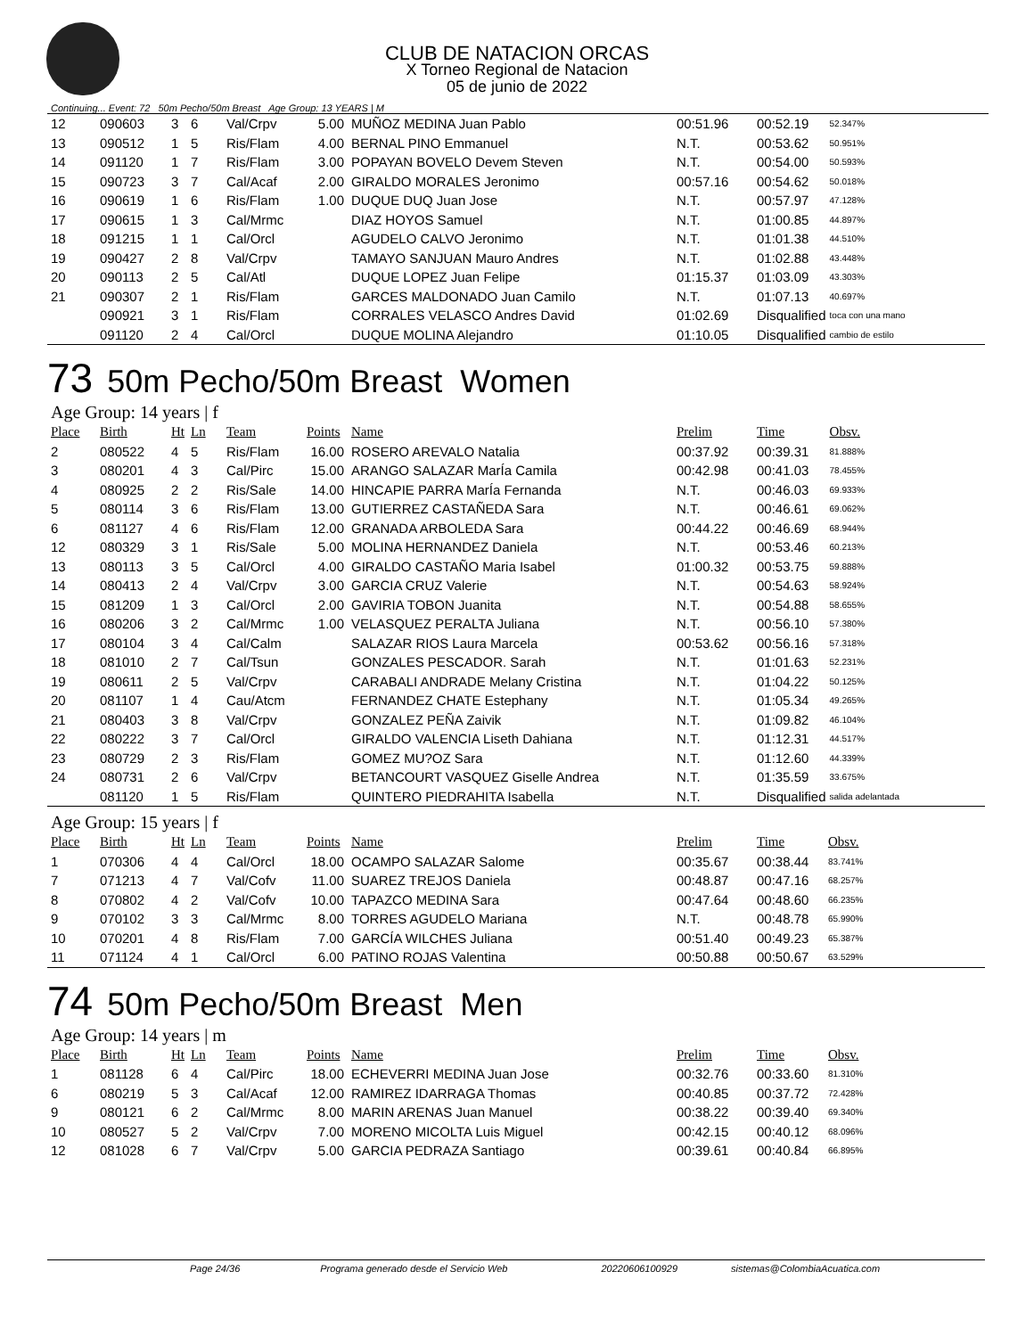CLUB DE NATACION ORCAS
X Torneo Regional de Natacion
05 de junio de 2022
Continuing... Event: 72 50m Pecho/50m Breast Age Group: 13 YEARS | M
| 12 | 090603 | 3 | 6 | Val/Crpv | 5.00 | MUÑOZ MEDINA Juan Pablo | 00:51.96 | 00:52.19 | 52.347% |
| 13 | 090512 | 1 | 5 | Ris/Flam | 4.00 | BERNAL PINO Emmanuel | N.T. | 00:53.62 | 50.951% |
| 14 | 091120 | 1 | 7 | Ris/Flam | 3.00 | POPAYAN BOVELO Devem Steven | N.T. | 00:54.00 | 50.593% |
| 15 | 090723 | 3 | 7 | Cal/Acaf | 2.00 | GIRALDO MORALES Jeronimo | 00:57.16 | 00:54.62 | 50.018% |
| 16 | 090619 | 1 | 6 | Ris/Flam | 1.00 | DUQUE DUQ Juan Jose | N.T. | 00:57.97 | 47.128% |
| 17 | 090615 | 1 | 3 | Cal/Mrmc | | DIAZ HOYOS Samuel | N.T. | 01:00.85 | 44.897% |
| 18 | 091215 | 1 | 1 | Cal/Orcl | | AGUDELO CALVO Jeronimo | N.T. | 01:01.38 | 44.510% |
| 19 | 090427 | 2 | 8 | Val/Crpv | | TAMAYO SANJUAN Mauro Andres | N.T. | 01:02.88 | 43.448% |
| 20 | 090113 | 2 | 5 | Cal/Atl | | DUQUE LOPEZ Juan Felipe | 01:15.37 | 01:03.09 | 43.303% |
| 21 | 090307 | 2 | 1 | Ris/Flam | | GARCES MALDONADO Juan Camilo | N.T. | 01:07.13 | 40.697% |
| | 090921 | 3 | 1 | Ris/Flam | | CORRALES VELASCO Andres David | 01:02.69 | Disqualified | toca con una mano |
| | 091120 | 2 | 4 | Cal/Orcl | | DUQUE MOLINA Alejandro | 01:10.05 | Disqualified | cambio de estilo |
73 50m Pecho/50m Breast Women
Age Group: 14 years | f
| Place | Birth | Ht | Ln | Team | Points | Name | Prelim | Time | Obsv. |
| --- | --- | --- | --- | --- | --- | --- | --- | --- | --- |
| 2 | 080522 | 4 | 5 | Ris/Flam | 16.00 | ROSERO AREVALO Natalia | 00:37.92 | 00:39.31 | 81.888% |
| 3 | 080201 | 4 | 3 | Cal/Pirc | 15.00 | ARANGO SALAZAR MarÍa Camila | 00:42.98 | 00:41.03 | 78.455% |
| 4 | 080925 | 2 | 2 | Ris/Sale | 14.00 | HINCAPIE PARRA MarÍa Fernanda | N.T. | 00:46.03 | 69.933% |
| 5 | 080114 | 3 | 6 | Ris/Flam | 13.00 | GUTIERREZ CASTAÑEDA Sara | N.T. | 00:46.61 | 69.062% |
| 6 | 081127 | 4 | 6 | Ris/Flam | 12.00 | GRANADA ARBOLEDA Sara | 00:44.22 | 00:46.69 | 68.944% |
| 12 | 080329 | 3 | 1 | Ris/Sale | 5.00 | MOLINA HERNANDEZ Daniela | N.T. | 00:53.46 | 60.213% |
| 13 | 080113 | 3 | 5 | Cal/Orcl | 4.00 | GIRALDO CASTAÑO Maria Isabel | 01:00.32 | 00:53.75 | 59.888% |
| 14 | 080413 | 2 | 4 | Val/Crpv | 3.00 | GARCIA CRUZ Valerie | N.T. | 00:54.63 | 58.924% |
| 15 | 081209 | 1 | 3 | Cal/Orcl | 2.00 | GAVIRIA TOBON Juanita | N.T. | 00:54.88 | 58.655% |
| 16 | 080206 | 3 | 2 | Cal/Mrmc | 1.00 | VELASQUEZ PERALTA Juliana | N.T. | 00:56.10 | 57.380% |
| 17 | 080104 | 3 | 4 | Cal/Calm | | SALAZAR RIOS Laura Marcela | 00:53.62 | 00:56.16 | 57.318% |
| 18 | 081010 | 2 | 7 | Cal/Tsun | | GONZALES PESCADOR. Sarah | N.T. | 01:01.63 | 52.231% |
| 19 | 080611 | 2 | 5 | Val/Crpv | | CARABALI ANDRADE Melany Cristina | N.T. | 01:04.22 | 50.125% |
| 20 | 081107 | 1 | 4 | Cau/Atcm | | FERNANDEZ CHATE Estephany | N.T. | 01:05.34 | 49.265% |
| 21 | 080403 | 3 | 8 | Val/Crpv | | GONZALEZ PEÑA Zaivik | N.T. | 01:09.82 | 46.104% |
| 22 | 080222 | 3 | 7 | Cal/Orcl | | GIRALDO VALENCIA Liseth Dahiana | N.T. | 01:12.31 | 44.517% |
| 23 | 080729 | 2 | 3 | Ris/Flam | | GOMEZ MU?OZ Sara | N.T. | 01:12.60 | 44.339% |
| 24 | 080731 | 2 | 6 | Val/Crpv | | BETANCOURT VASQUEZ Giselle Andrea | N.T. | 01:35.59 | 33.675% |
| | 081120 | 1 | 5 | Ris/Flam | | QUINTERO PIEDRAHITA Isabella | N.T. | Disqualified | salida adelantada |
Age Group: 15 years | f
| Place | Birth | Ht | Ln | Team | Points | Name | Prelim | Time | Obsv. |
| --- | --- | --- | --- | --- | --- | --- | --- | --- | --- |
| 1 | 070306 | 4 | 4 | Cal/Orcl | 18.00 | OCAMPO SALAZAR Salome | 00:35.67 | 00:38.44 | 83.741% |
| 7 | 071213 | 4 | 7 | Val/Cofv | 11.00 | SUAREZ TREJOS Daniela | 00:48.87 | 00:47.16 | 68.257% |
| 8 | 070802 | 4 | 2 | Val/Cofv | 10.00 | TAPAZCO MEDINA Sara | 00:47.64 | 00:48.60 | 66.235% |
| 9 | 070102 | 3 | 3 | Cal/Mrmc | 8.00 | TORRES AGUDELO Mariana | N.T. | 00:48.78 | 65.990% |
| 10 | 070201 | 4 | 8 | Ris/Flam | 7.00 | GARCÍA WILCHES Juliana | 00:51.40 | 00:49.23 | 65.387% |
| 11 | 071124 | 4 | 1 | Cal/Orcl | 6.00 | PATINO ROJAS Valentina | 00:50.88 | 00:50.67 | 63.529% |
74 50m Pecho/50m Breast Men
Age Group: 14 years | m
| Place | Birth | Ht | Ln | Team | Points | Name | Prelim | Time | Obsv. |
| --- | --- | --- | --- | --- | --- | --- | --- | --- | --- |
| 1 | 081128 | 6 | 4 | Cal/Pirc | 18.00 | ECHEVERRI MEDINA Juan Jose | 00:32.76 | 00:33.60 | 81.310% |
| 6 | 080219 | 5 | 3 | Cal/Acaf | 12.00 | RAMIREZ IDARRAGA Thomas | 00:40.85 | 00:37.72 | 72.428% |
| 9 | 080121 | 6 | 2 | Cal/Mrmc | 8.00 | MARIN ARENAS Juan Manuel | 00:38.22 | 00:39.40 | 69.340% |
| 10 | 080527 | 5 | 2 | Val/Crpv | 7.00 | MORENO MICOLTA Luis Miguel | 00:42.15 | 00:40.12 | 68.096% |
| 12 | 081028 | 6 | 7 | Val/Crpv | 5.00 | GARCIA PEDRAZA Santiago | 00:39.61 | 00:40.84 | 66.895% |
Page 24/36 Programa generado desde el Servicio Web 20220606100929 sistemas@ColombiaAcuatica.com